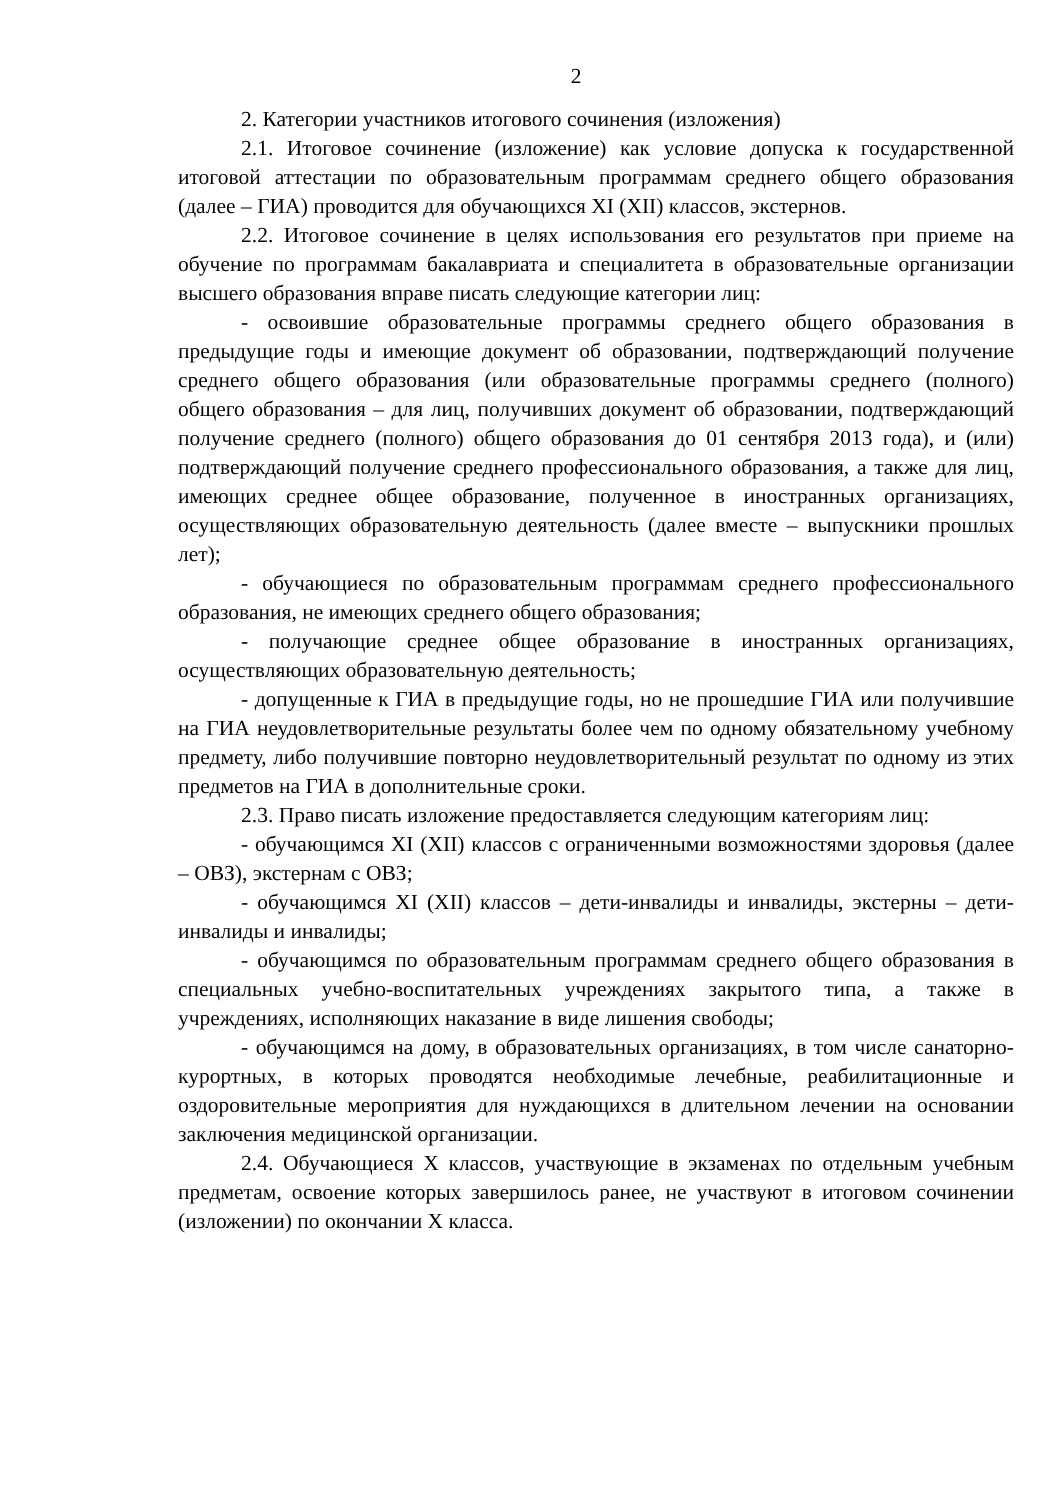2
2. Категории участников итогового сочинения (изложения)
2.1. Итоговое сочинение (изложение) как условие допуска к государственной итоговой аттестации по образовательным программам среднего общего образования (далее – ГИА) проводится для обучающихся XI (XII) классов, экстернов.
2.2. Итоговое сочинение в целях использования его результатов при приеме на обучение по программам бакалавриата и специалитета в образовательные организации высшего образования вправе писать следующие категории лиц:
- освоившие образовательные программы среднего общего образования в предыдущие годы и имеющие документ об образовании, подтверждающий получение среднего общего образования (или образовательные программы среднего (полного) общего образования – для лиц, получивших документ об образовании, подтверждающий получение среднего (полного) общего образования до 01 сентября 2013 года), и (или) подтверждающий получение среднего профессионального образования, а также для лиц, имеющих среднее общее образование, полученное в иностранных организациях, осуществляющих образовательную деятельность (далее вместе – выпускники прошлых лет);
- обучающиеся по образовательным программам среднего профессионального образования, не имеющих среднего общего образования;
- получающие среднее общее образование в иностранных организациях, осуществляющих образовательную деятельность;
- допущенные к ГИА в предыдущие годы, но не прошедшие ГИА или получившие на ГИА неудовлетворительные результаты более чем по одному обязательному учебному предмету, либо получившие повторно неудовлетворительный результат по одному из этих предметов на ГИА в дополнительные сроки.
2.3. Право писать изложение предоставляется следующим категориям лиц:
- обучающимся XI (XII) классов с ограниченными возможностями здоровья (далее – ОВЗ), экстернам с ОВЗ;
- обучающимся XI (XII) классов – дети-инвалиды и инвалиды, экстерны – дети-инвалиды и инвалиды;
- обучающимся по образовательным программам среднего общего образования в специальных учебно-воспитательных учреждениях закрытого типа, а также в учреждениях, исполняющих наказание в виде лишения свободы;
- обучающимся на дому, в образовательных организациях, в том числе санаторно-курортных, в которых проводятся необходимые лечебные, реабилитационные и оздоровительные мероприятия для нуждающихся в длительном лечении на основании заключения медицинской организации.
2.4. Обучающиеся X классов, участвующие в экзаменах по отдельным учебным предметам, освоение которых завершилось ранее, не участвуют в итоговом сочинении (изложении) по окончании X класса.